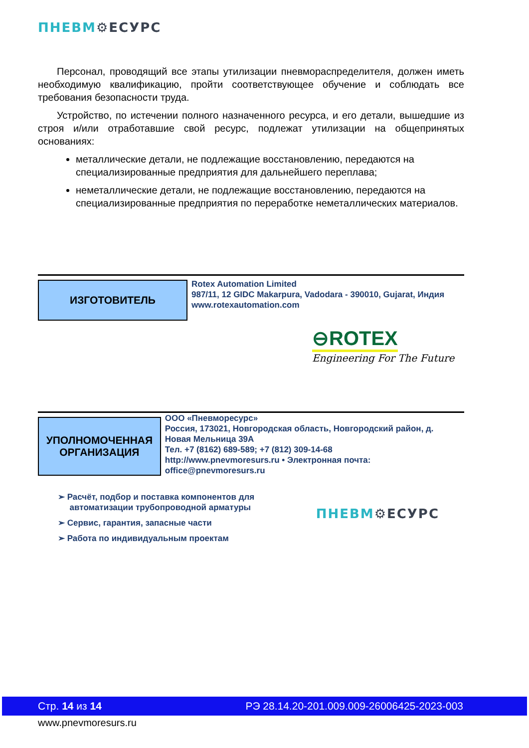ПНЕВМ⚙ЕСУРС
Персонал, проводящий все этапы утилизации пневмораспределителя, должен иметь необходимую квалификацию, пройти соответствующее обучение и соблюдать все требования безопасности труда.
Устройство, по истечении полного назначенного ресурса, и его детали, вышедшие из строя и/или отработавшие свой ресурс, подлежат утилизации на общепринятых основаниях:
металлические детали, не подлежащие восстановлению, передаются на специализированные предприятия для дальнейшего переплава;
неметаллические детали, не подлежащие восстановлению, передаются на специализированные предприятия по переработке неметаллических материалов.
ИЗГОТОВИТЕЛЬ
Rotex Automation Limited
987/11, 12 GIDC Makarpura, Vadodara - 390010, Gujarat, Индия
www.rotexautomation.com
⊖ROTEX
Engineering For The Future
УПОЛНОМОЧЕННАЯ
ОРГАНИЗАЦИЯ
ООО «Пневморесурс»
Россия, 173021, Новгородская область, Новгородский район, д. Новая Мельница 39А
Тел. +7 (8162) 689-589; +7 (812) 309-14-68
http://www.pnevmoresurs.ru • Электронная почта: office@pnevmoresurs.ru
➢ Расчёт, подбор и поставка компонентов для
автоматизации трубопроводной арматуры
➢ Сервис, гарантия, запасные части
➢ Работа по индивидуальным проектам
ПНЕВМ⚙ЕСУРС
Стр. 14 из 14 РЭ 28.14.20-201.009.009-26006425-2023-003
www.pnevmoresurs.ru